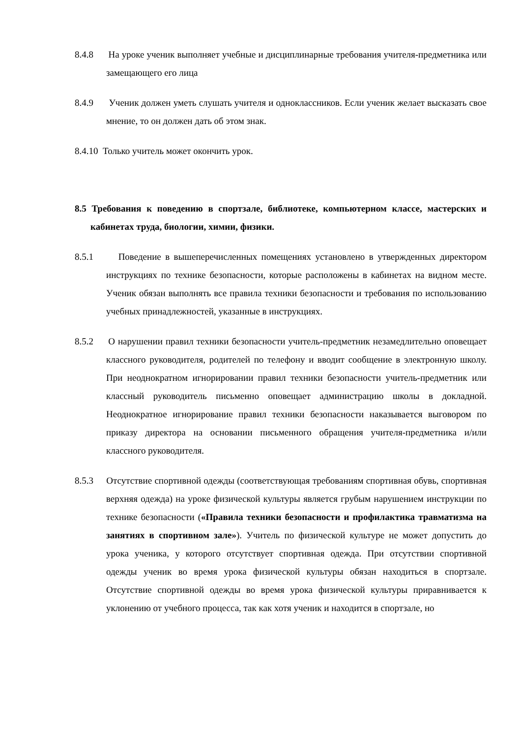8.4.8 На уроке ученик выполняет учебные и дисциплинарные требования учителя-предметника или замещающего его лица
8.4.9 Ученик должен уметь слушать учителя и одноклассников. Если ученик желает высказать свое мнение, то он должен дать об этом знак.
8.4.10 Только учитель может окончить урок.
8.5 Требования к поведению в спортзале, библиотеке, компьютерном классе, мастерских и кабинетах труда, биологии, химии, физики.
8.5.1 Поведение в вышеперечисленных помещениях установлено в утвержденных директором инструкциях по технике безопасности, которые расположены в кабинетах на видном месте. Ученик обязан выполнять все правила техники безопасности и требования по использованию учебных принадлежностей, указанные в инструкциях.
8.5.2 О нарушении правил техники безопасности учитель-предметник незамедлительно оповещает классного руководителя, родителей по телефону и вводит сообщение в электронную школу. При неоднократном игнорировании правил техники безопасности учитель-предметник или классный руководитель письменно оповещает администрацию школы в докладной. Неоднократное игнорирование правил техники безопасности наказывается выговором по приказу директора на основании письменного обращения учителя-предметника и/или классного руководителя.
8.5.3 Отсутствие спортивной одежды (соответствующая требованиям спортивная обувь, спортивная верхняя одежда) на уроке физической культуры является грубым нарушением инструкции по технике безопасности («Правила техники безопасности и профилактика травматизма на занятиях в спортивном зале»). Учитель по физической культуре не может допустить до урока ученика, у которого отсутствует спортивная одежда. При отсутствии спортивной одежды ученик во время урока физической культуры обязан находиться в спортзале. Отсутствие спортивной одежды во время урока физической культуры приравнивается к уклонению от учебного процесса, так как хотя ученик и находится в спортзале, но